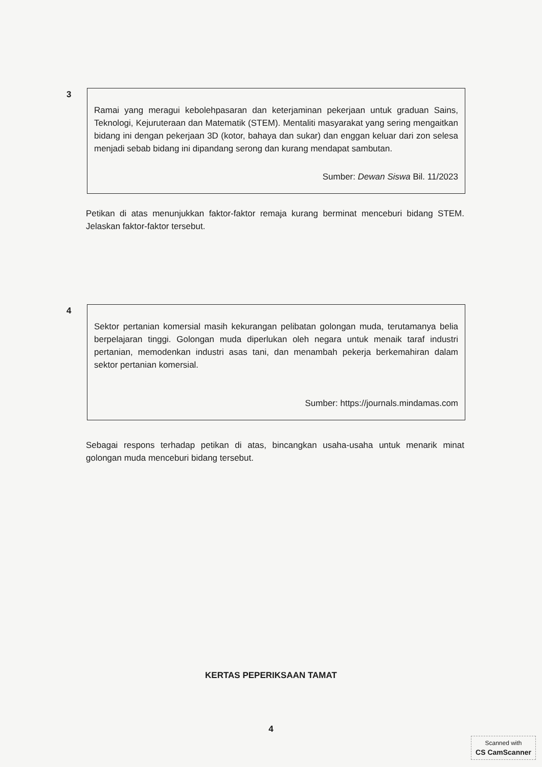3
Ramai yang meragui kebolehpasaran dan keterjaminan pekerjaan untuk graduan Sains, Teknologi, Kejuruteraan dan Matematik (STEM). Mentaliti masyarakat yang sering mengaitkan bidang ini dengan pekerjaan 3D (kotor, bahaya dan sukar) dan enggan keluar dari zon selesa menjadi sebab bidang ini dipandang serong dan kurang mendapat sambutan.
Sumber: Dewan Siswa Bil. 11/2023
Petikan di atas menunjukkan faktor-faktor remaja kurang berminat menceburi bidang STEM. Jelaskan faktor-faktor tersebut.
4
Sektor pertanian komersial masih kekurangan pelibatan golongan muda, terutamanya belia berpelajaran tinggi. Golongan muda diperlukan oleh negara untuk menaik taraf industri pertanian, memodenkan industri asas tani, dan menambah pekerja berkemahiran dalam sektor pertanian komersial.
Sumber: https://journals.mindamas.com
Sebagai respons terhadap petikan di atas, bincangkan usaha-usaha untuk menarik minat golongan muda menceburi bidang tersebut.
KERTAS PEPERIKSAAN TAMAT
4
Scanned with
CS CamScanner